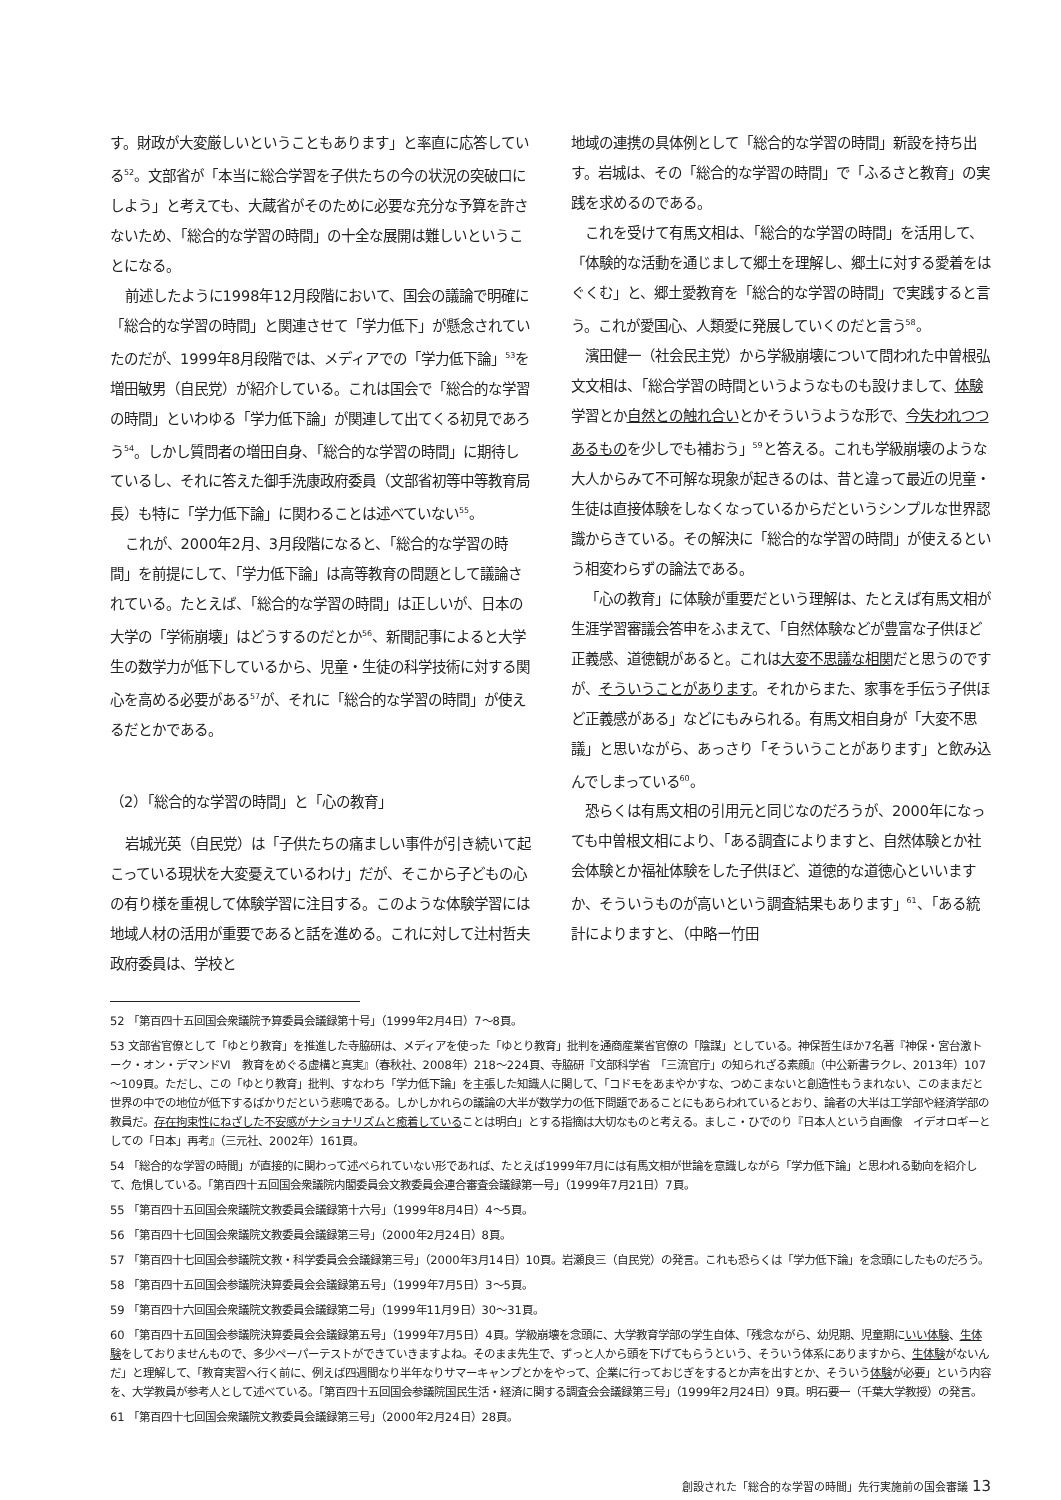す。財政が大変厳しいということもあります」と率直に応答している<sup>52</sup>。文部省が「本当に総合学習を子供たちの今の状況の突破口にしよう」と考えても、大蔵省がそのために必要な充分な予算を許さないため、「総合的な学習の時間」の十全な展開は難しいということになる。
前述したように1998年12月段階において、国会の議論で明確に「総合的な学習の時間」と関連させて「学力低下」が懸念されていたのだが、1999年8月段階では、メディアでの「学力低下論」<sup>53</sup>を増田敏男（自民党）が紹介している。これは国会で「総合的な学習の時間」といわゆる「学力低下論」が関連して出てくる初見であろう<sup>54</sup>。しかし質問者の増田自身、「総合的な学習の時間」に期待しているし、それに答えた御手洗康政府委員（文部省初等中等教育局長）も特に「学力低下論」に関わることは述べていない<sup>55</sup>。
これが、2000年2月、3月段階になると、「総合的な学習の時間」を前提にして、「学力低下論」は高等教育の問題として議論されている。たとえば、「総合的な学習の時間」は正しいが、日本の大学の「学術崩壊」はどうするのだとか<sup>56</sup>、新聞記事によると大学生の数学力が低下しているから、児童・生徒の科学技術に対する関心を高める必要がある<sup>57</sup>が、それに「総合的な学習の時間」が使えるだとかである。
（2）「総合的な学習の時間」と「心の教育」
岩城光英（自民党）は「子供たちの痛ましい事件が引き続いて起こっている現状を大変憂えているわけ」だが、そこから子どもの心の有り様を重視して体験学習に注目する。このような体験学習には地域人材の活用が重要であると話を進める。これに対して辻村哲夫政府委員は、学校と
地域の連携の具体例として「総合的な学習の時間」新設を持ち出す。岩城は、その「総合的な学習の時間」で「ふるさと教育」の実践を求めるのである。
これを受けて有馬文相は、「総合的な学習の時間」を活用して、「体験的な活動を通じまして郷土を理解し、郷土に対する愛着をはぐくむ」と、郷土愛教育を「総合的な学習の時間」で実践すると言う。これが愛国心、人類愛に発展していくのだと言う<sup>58</sup>。
濱田健一（社会民主党）から学級崩壊について問われた中曽根弘文文相は、「総合学習の時間というようなものも設けまして、体験学習とか自然との触れ合いとかそういうような形で、今失われつつあるものを少しでも補おう」<sup>59</sup>と答える。これも学級崩壊のような大人からみて不可解な現象が起きるのは、昔と違って最近の児童・生徒は直接体験をしなくなっているからだというシンプルな世界認識からきている。その解決に「総合的な学習の時間」が使えるという相変わらずの論法である。
「心の教育」に体験が重要だという理解は、たとえば有馬文相が生涯学習審議会答申をふまえて、「自然体験などが豊富な子供ほど正義感、道徳観があると。これは大変不思議な相関だと思うのですが、そういうことがあります。それからまた、家事を手伝う子供ほど正義感がある」などにもみられる。有馬文相自身が「大変不思議」と思いながら、あっさり「そういうことがあります」と飲み込んでしまっている<sup>60</sup>。
恐らくは有馬文相の引用元と同じなのだろうが、2000年になっても中曽根文相により、「ある調査によりますと、自然体験とか社会体験とか福祉体験をした子供ほど、道徳的な道徳心といいますか、そういうものが高いという調査結果もあります」<sup>61</sup>、「ある統計によりますと、（中略ー竹田
52 「第百四十五回国会衆議院予算委員会議録第十号」（1999年2月4日）7～8頁。
53 文部省官僚として「ゆとり教育」を推進した寺脇研は、メディアを使った「ゆとり教育」批判を通商産業省官僚の「陰謀」としている。神保哲生ほか7名著『神保・宮台激トーク・オン・デマンドⅥ　教育をめぐる虚構と真実』（春秋社、2008年）218～224頁、寺脇研『文部科学省　「三流官庁」の知られざる素顔』（中公新書ラクレ、2013年）107～109頁。ただし、この「ゆとり教育」批判、すなわち「学力低下論」を主張した知識人に関して、「コドモをあまやかすな、つめこまないと創造性もうまれない、このままだと世界の中での地位が低下するばかりだという悲鳴である。しかしかれらの議論の大半が数学力の低下問題であることにもあらわれているとおり、論者の大半は工学部や経済学部の教員だ。存在拘束性にねざした不安感がナショナリズムと癒着していることは明白」とする指摘は大切なものと考える。ましこ・ひでのり『日本人という自画像　イデオロギーとしての「日本」再考』（三元社、2002年）161頁。
54 「総合的な学習の時間」が直接的に関わって述べられていない形であれば、たとえば1999年7月には有馬文相が世論を意識しながら「学力低下論」と思われる動向を紹介して、危惧している。「第百四十五回国会衆議院内閣委員会文教委員会連合審査会議録第一号」（1999年7月21日）7頁。
55 「第百四十五回国会衆議院文教委員会議録第十六号」（1999年8月4日）4～5頁。
56 「第百四十七回国会衆議院文教委員会議録第三号」（2000年2月24日）8頁。
57 「第百四十七回国会参議院文教・科学委員会会議録第三号」（2000年3月14日）10頁。岩瀬良三（自民党）の発言。これも恐らくは「学力低下論」を念頭にしたものだろう。
58 「第百四十五回国会参議院決算委員会会議録第五号」（1999年7月5日）3～5頁。
59 「第百四十六回国会衆議院文教委員会議録第二号」（1999年11月9日）30～31頁。
60 「第百四十五回国会参議院決算委員会会議録第五号」（1999年7月5日）4頁。学級崩壊を念頭に、大学教育学部の学生自体、「残念ながら、幼児期、児童期にいい体験、生体験をしておりませんもので、多少ペーパーテストができていきますよね。そのまま先生で、ずっと人から頭を下げてもらうという、そういう体系にありますから、生体験がないんだ」と理解して、「教育実習へ行く前に、例えば四週間なり半年なりサマーキャンプとかをやって、企業に行っておじぎをするとか声を出すとか、そういう体験が必要」という内容を、大学教員が参考人として述べている。「第百四十五回国会参議院国民生活・経済に関する調査会会議録第三号」（1999年2月24日）9頁。明石要一（千葉大学教授）の発言。
61 「第百四十七回国会衆議院文教委員会議録第三号」（2000年2月24日）28頁。
創設された「総合的な学習の時間」先行実施前の国会審議 13